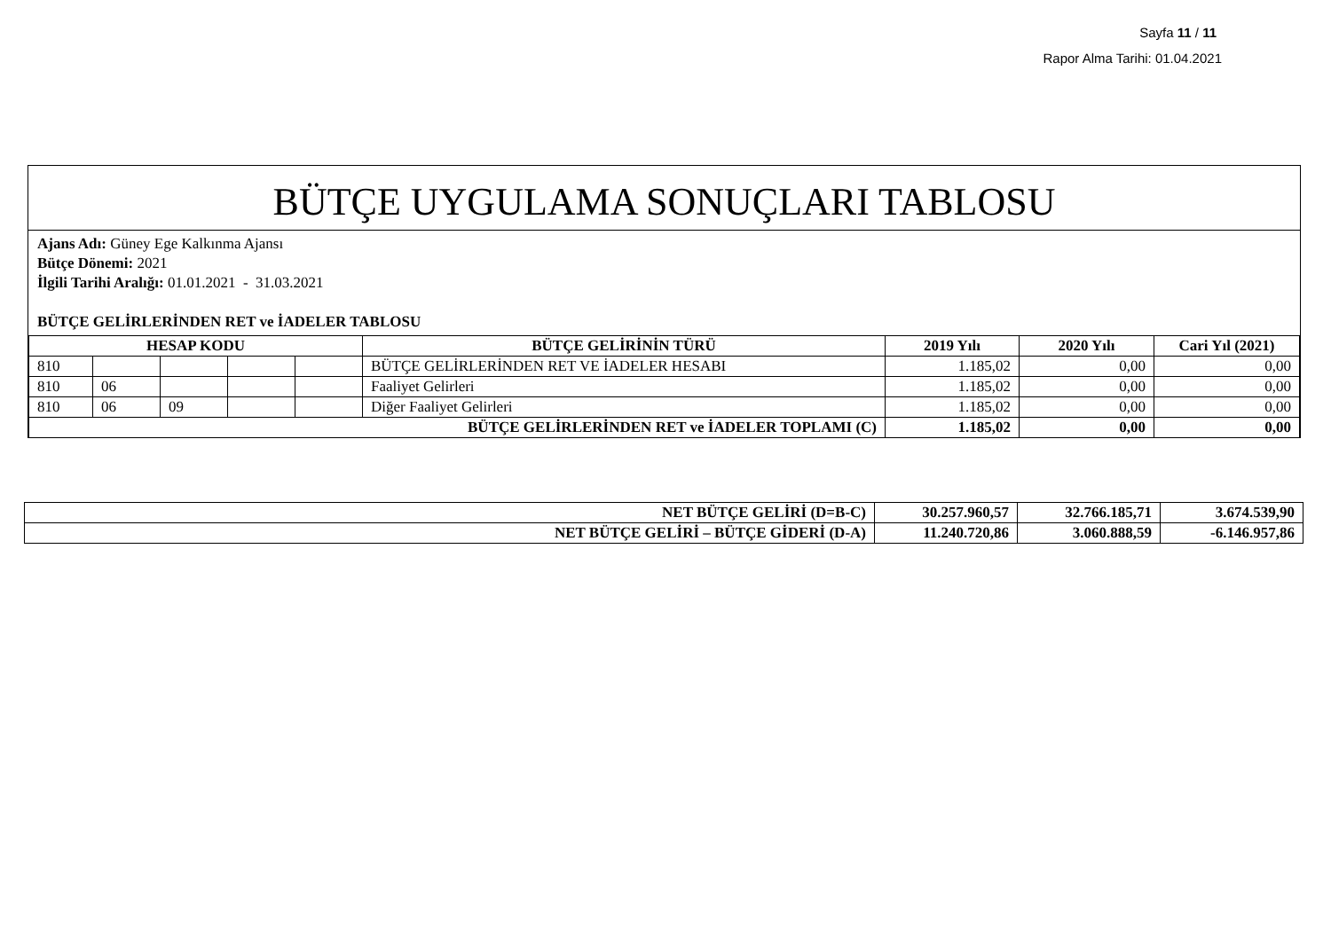Sayfa 11 / 11
Rapor Alma Tarihi: 01.04.2021
BÜTÇE UYGULAMA SONUÇLARI TABLOSU
Ajans Adı: Güney Ege Kalkınma Ajansı
Bütçe Dönemi: 2021
İlgili Tarihi Aralığı: 01.01.2021 - 31.03.2021
BÜTÇE GELİRLERİNDEN RET ve İADELER TABLOSU
| HESAP KODU | | | | | BÜTÇE GELİRİNİN TÜRÜ | 2019 Yılı | 2020 Yılı | Cari Yıl (2021) |
| --- | --- | --- | --- | --- | --- | --- | --- | --- |
| 810 | | | | | BÜTÇE GELİRLERİNDEN RET VE İADELER HESABI | 1.185,02 | 0,00 | 0,00 |
| 810 | 06 | | | | Faaliyet Gelirleri | 1.185,02 | 0,00 | 0,00 |
| 810 | 06 | 09 | | | Diğer Faaliyet Gelirleri | 1.185,02 | 0,00 | 0,00 |
| BÜTÇE GELİRLERİNDEN RET ve İADELER TOPLAMI (C) | | | | | | 1.185,02 | 0,00 | 0,00 |
| NET BÜTÇE GELİRİ (D=B-C) | 30.257.960,57 | 32.766.185,71 | 3.674.539,90 |
| NET BÜTÇE GELİRİ – BÜTÇE GİDERİ (D-A) | 11.240.720,86 | 3.060.888,59 | -6.146.957,86 |